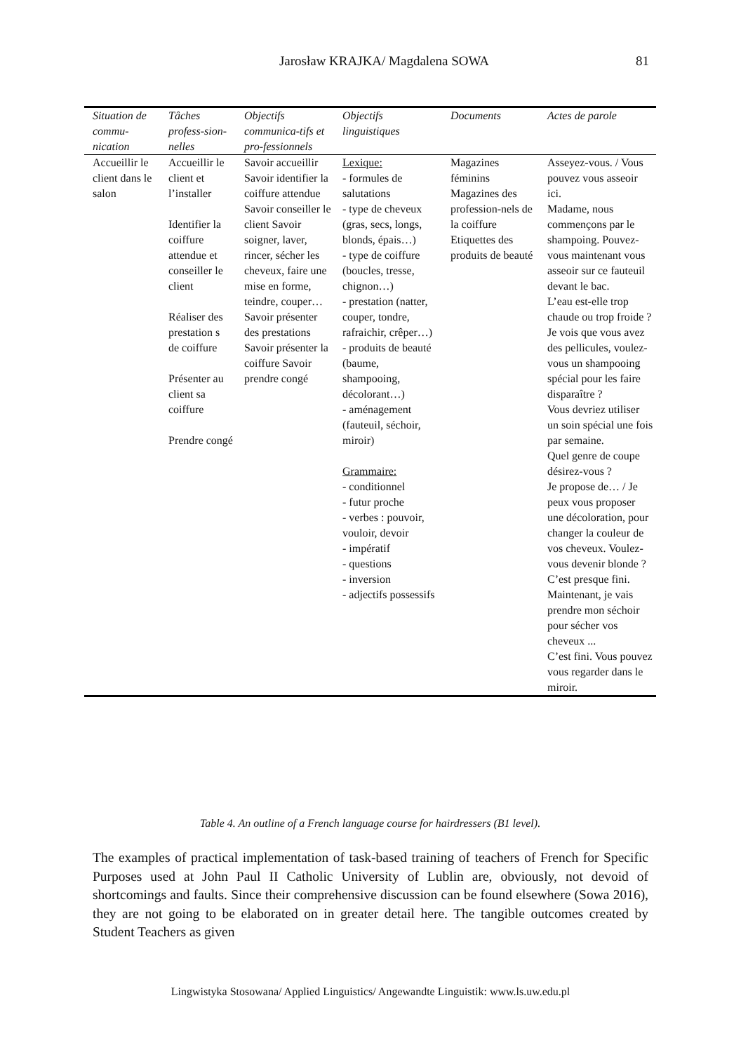Jarosław KRAJKA/ Magdalena SOWA
81
| Situation de commu-nication | Tâches profess-sion-nelles | Objectifs communica-tifs et pro-fessionnels | Objectifs linguistiques | Documents | Actes de parole |
| --- | --- | --- | --- | --- | --- |
| Accueillir le client dans le salon | Accueillir le client et l’installer Identifier la coiffure attendue et conseiller le client Réaliser des prestation s de coiffure Présenter au client sa coiffure Prendre congé | Savoir accueillir Savoir identifier la coiffure attendue Savoir conseiller le client Savoir soigner, laver, rincer, sécher les cheveux, faire une mise en forme, teindre, couper… Savoir présenter des prestations Savoir présenter la coiffure Savoir prendre congé | Lexique: - formules de salutations - type de cheveux (gras, secs, longs, blonds, épais…) - type de coiffure (boucles, tresse, chignon…) - prestation (natter, couper, tondre, rafraichir, crêper…) - produits de beauté (baume, shampooing, décolorant…) - aménagement (fauteuil, séchoir, miroir) Grammaire: - conditionnel - futur proche - verbes : pouvoir, vouloir, devoir - impératif - questions - inversion - adjectifs possessifs | Magazines féminins Magazines des profession-nels de la coiffure Etiquettes des produits de beauté | Asseyez-vous. / Vous pouvez vous asseoir ici. Madame, nous commençons par le shampoing. Pouvez-vous maintenant vous asseoir sur ce fauteuil devant le bac. L’eau est-elle trop chaude ou trop froide ? Je vois que vous avez des pellicules, voulez-vous un shampooing spécial pour les faire disparaître ? Vous devriez utiliser un soin spécial une fois par semaine. Quel genre de coupe désirez-vous ? Je propose de… / Je peux vous proposer une décoloration, pour changer la couleur de vos cheveux. Voulez-vous devenir blonde ? C’est presque fini. Maintenant, je vais prendre mon séchoir pour sécher vos cheveux ... C’est fini. Vous pouvez vous regarder dans le miroir. |
Table 4. An outline of a French language course for hairdressers (B1 level).
The examples of practical implementation of task-based training of teachers of French for Specific Purposes used at John Paul II Catholic University of Lublin are, obviously, not devoid of shortcomings and faults. Since their comprehensive discussion can be found elsewhere (Sowa 2016), they are not going to be elaborated on in greater detail here. The tangible outcomes created by Student Teachers as given
Lingwistyka Stosowana/ Applied Linguistics/ Angewandte Linguistik: www.ls.uw.edu.pl